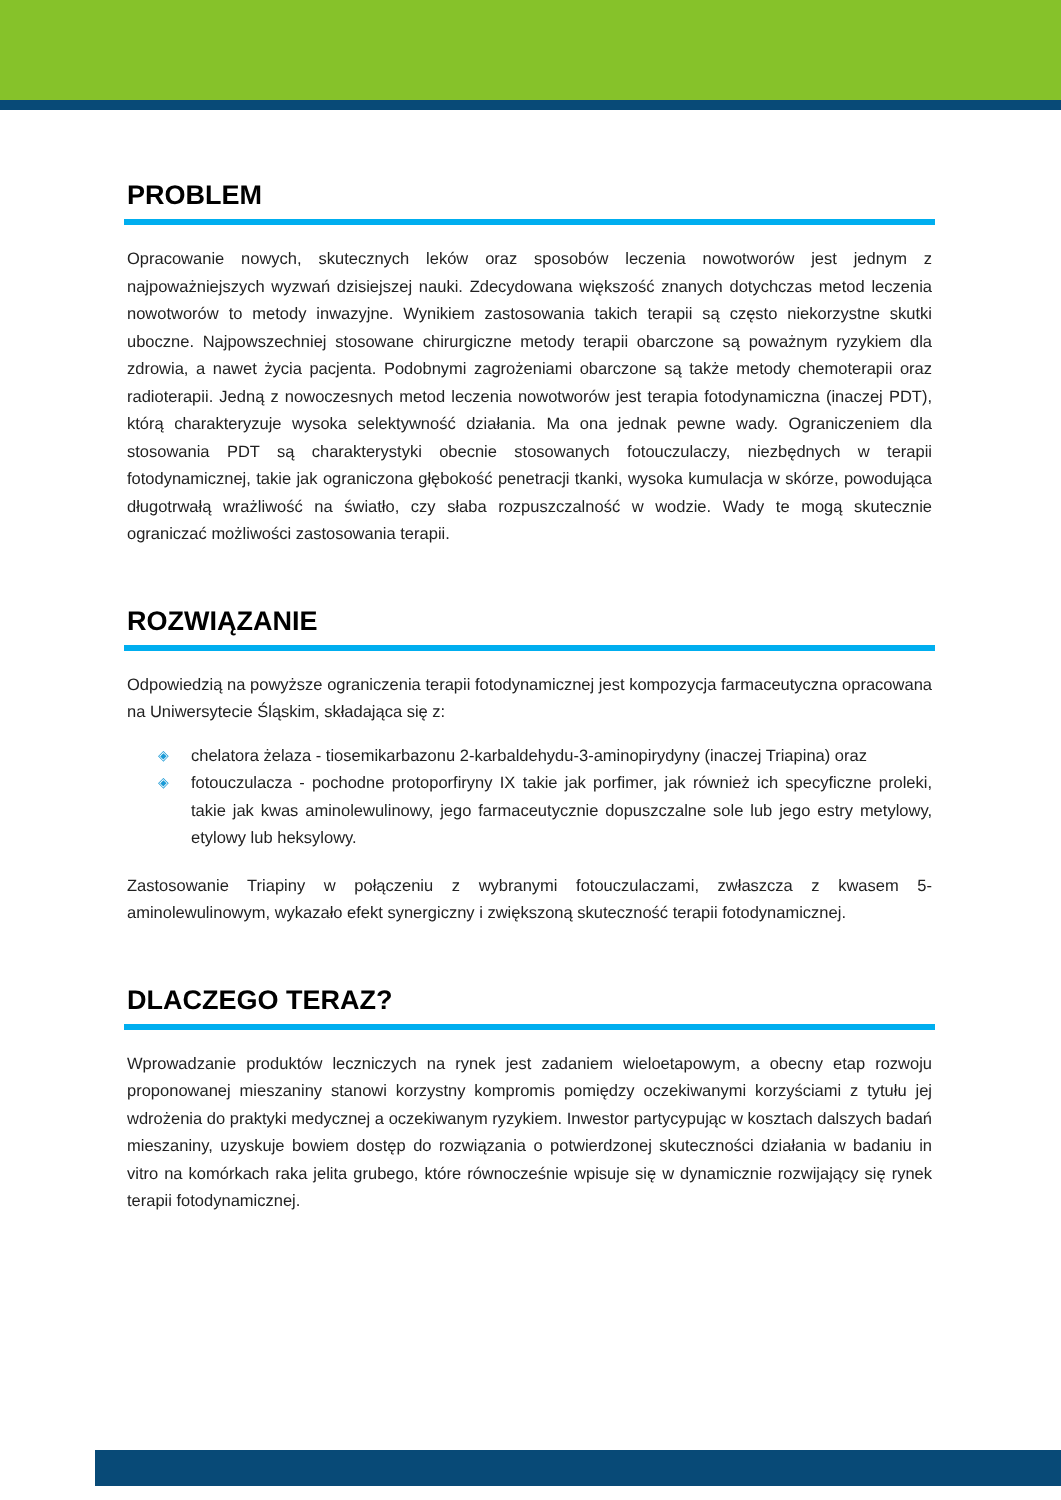PROBLEM
Opracowanie nowych, skutecznych leków oraz sposobów leczenia nowotworów jest jednym z najpoważniejszych wyzwań dzisiejszej nauki. Zdecydowana większość znanych dotychczas metod leczenia nowotworów to metody inwazyjne. Wynikiem zastosowania takich terapii są często niekorzystne skutki uboczne. Najpowszechniej stosowane chirurgiczne metody terapii obarczone są poważnym ryzykiem dla zdrowia, a nawet życia pacjenta. Podobnymi zagrożeniami obarczone są także metody chemoterapii oraz radioterapii. Jedną z nowoczesnych metod leczenia nowotworów jest terapia fotodynamiczna (inaczej PDT), którą charakteryzuje wysoka selektywność działania. Ma ona jednak pewne wady. Ograniczeniem dla stosowania PDT są charakterystyki obecnie stosowanych fotouczulaczy, niezbędnych w terapii fotodynamicznej, takie jak ograniczona głębokość penetracji tkanki, wysoka kumulacja w skórze, powodująca długotrwałą wrażliwość na światło, czy słaba rozpuszczalność w wodzie. Wady te mogą skutecznie ograniczać możliwości zastosowania terapii.
ROZWIĄZANIE
Odpowiedzią na powyższe ograniczenia terapii fotodynamicznej jest kompozycja farmaceutyczna opracowana na Uniwersytecie Śląskim, składająca się z:
◈ chelatora żelaza - tiosemikarbazonu 2-karbaldehydu-3-aminopirydyny (inaczej Triapina) oraz
◈ fotouczulacza - pochodne protoporfiryny IX takie jak porfimer, jak również ich specyficzne proleki, takie jak kwas aminolewulinowy, jego farmaceutycznie dopuszczalne sole lub jego estry metylowy, etylowy lub heksylowy.
Zastosowanie Triapiny w połączeniu z wybranymi fotouczulaczami, zwłaszcza z kwasem 5-aminolewulinowym, wykazało efekt synergiczny i zwiększoną skuteczność terapii fotodynamicznej.
DLACZEGO TERAZ?
Wprowadzanie produktów leczniczych na rynek jest zadaniem wieloetapowym, a obecny etap rozwoju proponowanej mieszaniny stanowi korzystny kompromis pomiędzy oczekiwanymi korzyściami z tytułu jej wdrożenia do praktyki medycznej a oczekiwanym ryzykiem. Inwestor partycypując w kosztach dalszych badań mieszaniny, uzyskuje bowiem dostęp do rozwiązania o potwierdzonej skuteczności działania w badaniu in vitro na komórkach raka jelita grubego, które równocześnie wpisuje się w dynamicznie rozwijający się rynek terapii fotodynamicznej.